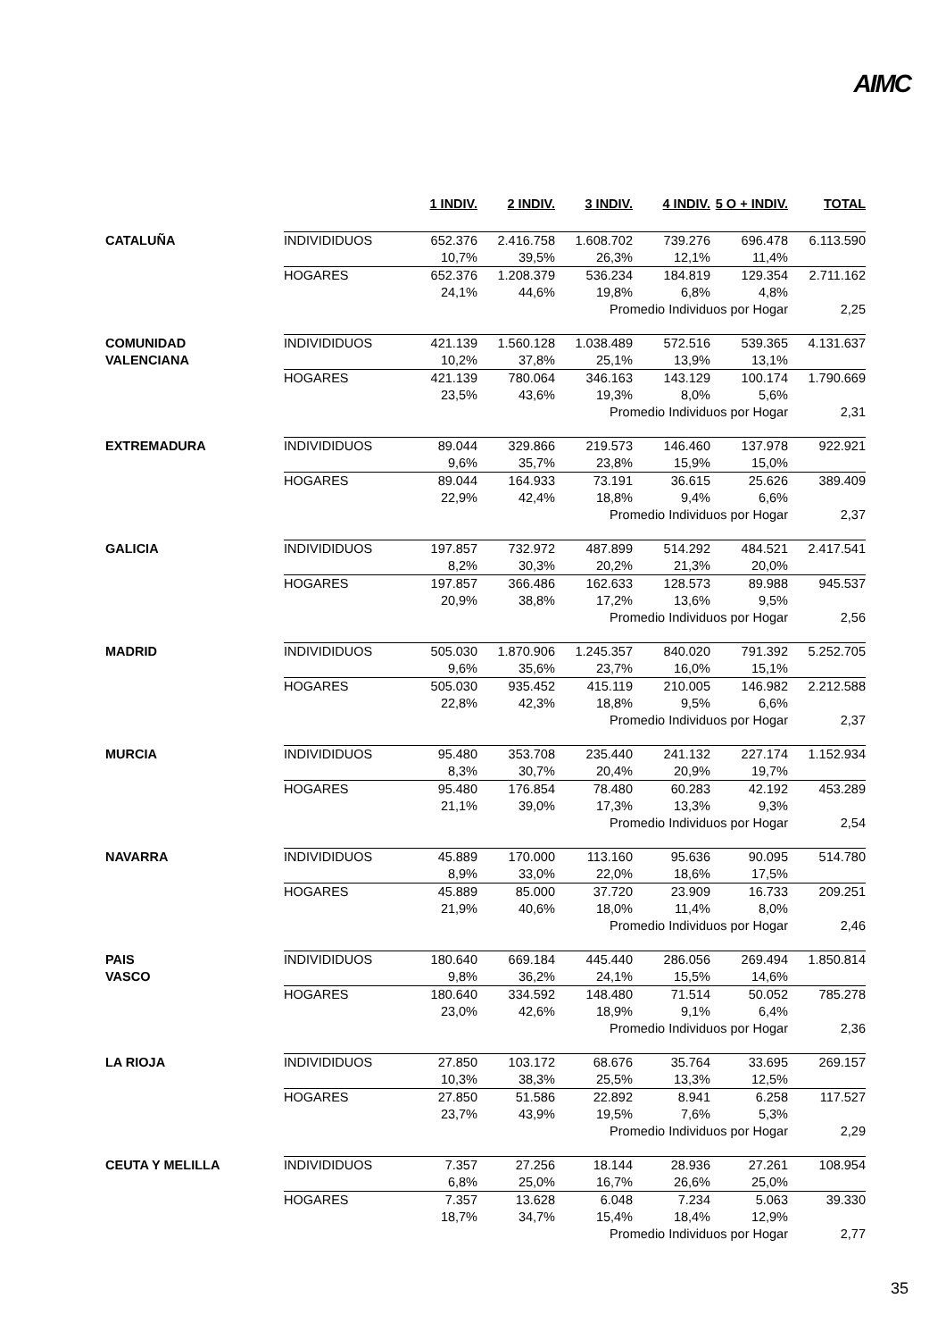AIMC
| | | 1 INDIV. | 2 INDIV. | 3 INDIV. | 4 INDIV. | 5 O + INDIV. | TOTAL |
| --- | --- | --- | --- | --- | --- | --- | --- |
| CATALUÑA | INDIVIDIDUOS | 652.376 | 2.416.758 | 1.608.702 | 739.276 | 696.478 | 6.113.590 |
| | | 10,7% | 39,5% | 26,3% | 12,1% | 11,4% | |
| | HOGARES | 652.376 | 1.208.379 | 536.234 | 184.819 | 129.354 | 2.711.162 |
| | | 24,1% | 44,6% | 19,8% | 6,8% | 4,8% | |
| | | | | Promedio Individuos por Hogar | | | 2,25 |
| COMUNIDAD VALENCIANA | INDIVIDIDUOS | 421.139 | 1.560.128 | 1.038.489 | 572.516 | 539.365 | 4.131.637 |
| | | 10,2% | 37,8% | 25,1% | 13,9% | 13,1% | |
| | HOGARES | 421.139 | 780.064 | 346.163 | 143.129 | 100.174 | 1.790.669 |
| | | 23,5% | 43,6% | 19,3% | 8,0% | 5,6% | |
| | | | | Promedio Individuos por Hogar | | | 2,31 |
| EXTREMADURA | INDIVIDIDUOS | 89.044 | 329.866 | 219.573 | 146.460 | 137.978 | 922.921 |
| | | 9,6% | 35,7% | 23,8% | 15,9% | 15,0% | |
| | HOGARES | 89.044 | 164.933 | 73.191 | 36.615 | 25.626 | 389.409 |
| | | 22,9% | 42,4% | 18,8% | 9,4% | 6,6% | |
| | | | | Promedio Individuos por Hogar | | | 2,37 |
| GALICIA | INDIVIDIDUOS | 197.857 | 732.972 | 487.899 | 514.292 | 484.521 | 2.417.541 |
| | | 8,2% | 30,3% | 20,2% | 21,3% | 20,0% | |
| | HOGARES | 197.857 | 366.486 | 162.633 | 128.573 | 89.988 | 945.537 |
| | | 20,9% | 38,8% | 17,2% | 13,6% | 9,5% | |
| | | | | Promedio Individuos por Hogar | | | 2,56 |
| MADRID | INDIVIDIDUOS | 505.030 | 1.870.906 | 1.245.357 | 840.020 | 791.392 | 5.252.705 |
| | | 9,6% | 35,6% | 23,7% | 16,0% | 15,1% | |
| | HOGARES | 505.030 | 935.452 | 415.119 | 210.005 | 146.982 | 2.212.588 |
| | | 22,8% | 42,3% | 18,8% | 9,5% | 6,6% | |
| | | | | Promedio Individuos por Hogar | | | 2,37 |
| MURCIA | INDIVIDIDUOS | 95.480 | 353.708 | 235.440 | 241.132 | 227.174 | 1.152.934 |
| | | 8,3% | 30,7% | 20,4% | 20,9% | 19,7% | |
| | HOGARES | 95.480 | 176.854 | 78.480 | 60.283 | 42.192 | 453.289 |
| | | 21,1% | 39,0% | 17,3% | 13,3% | 9,3% | |
| | | | | Promedio Individuos por Hogar | | | 2,54 |
| NAVARRA | INDIVIDIDUOS | 45.889 | 170.000 | 113.160 | 95.636 | 90.095 | 514.780 |
| | | 8,9% | 33,0% | 22,0% | 18,6% | 17,5% | |
| | HOGARES | 45.889 | 85.000 | 37.720 | 23.909 | 16.733 | 209.251 |
| | | 21,9% | 40,6% | 18,0% | 11,4% | 8,0% | |
| | | | | Promedio Individuos por Hogar | | | 2,46 |
| PAIS VASCO | INDIVIDIDUOS | 180.640 | 669.184 | 445.440 | 286.056 | 269.494 | 1.850.814 |
| | | 9,8% | 36,2% | 24,1% | 15,5% | 14,6% | |
| | HOGARES | 180.640 | 334.592 | 148.480 | 71.514 | 50.052 | 785.278 |
| | | 23,0% | 42,6% | 18,9% | 9,1% | 6,4% | |
| | | | | Promedio Individuos por Hogar | | | 2,36 |
| LA RIOJA | INDIVIDIDUOS | 27.850 | 103.172 | 68.676 | 35.764 | 33.695 | 269.157 |
| | | 10,3% | 38,3% | 25,5% | 13,3% | 12,5% | |
| | HOGARES | 27.850 | 51.586 | 22.892 | 8.941 | 6.258 | 117.527 |
| | | 23,7% | 43,9% | 19,5% | 7,6% | 5,3% | |
| | | | | Promedio Individuos por Hogar | | | 2,29 |
| CEUTA Y MELILLA | INDIVIDIDUOS | 7.357 | 27.256 | 18.144 | 28.936 | 27.261 | 108.954 |
| | | 6,8% | 25,0% | 16,7% | 26,6% | 25,0% | |
| | HOGARES | 7.357 | 13.628 | 6.048 | 7.234 | 5.063 | 39.330 |
| | | 18,7% | 34,7% | 15,4% | 18,4% | 12,9% | |
| | | | | Promedio Individuos por Hogar | | | 2,77 |
35